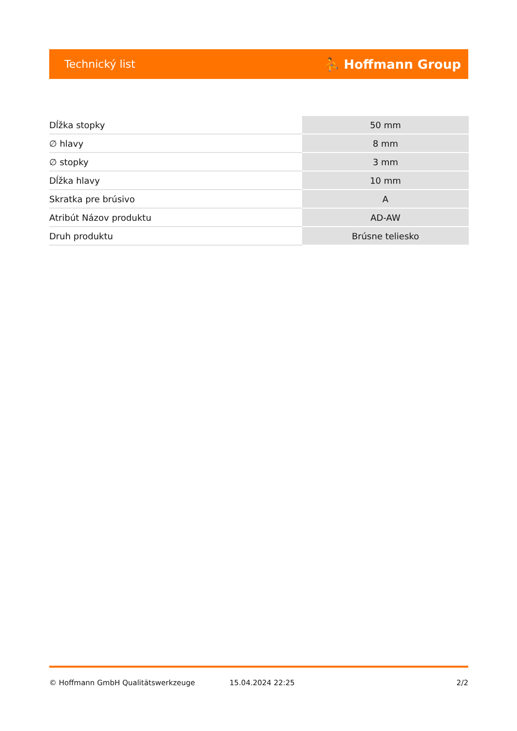Technický list ⛹ Hoffmann Group
| Dĺžka stopky | 50 mm |
| ∅ hlavy | 8 mm |
| ∅ stopky | 3 mm |
| Dĺžka hlavy | 10 mm |
| Skratka pre brúsivo | A |
| Atribút Názov produktu | AD-AW |
| Druh produktu | Brúsne teliesko |
© Hoffmann GmbH Qualitätswerkzeuge 15.04.2024 22:25 2/2